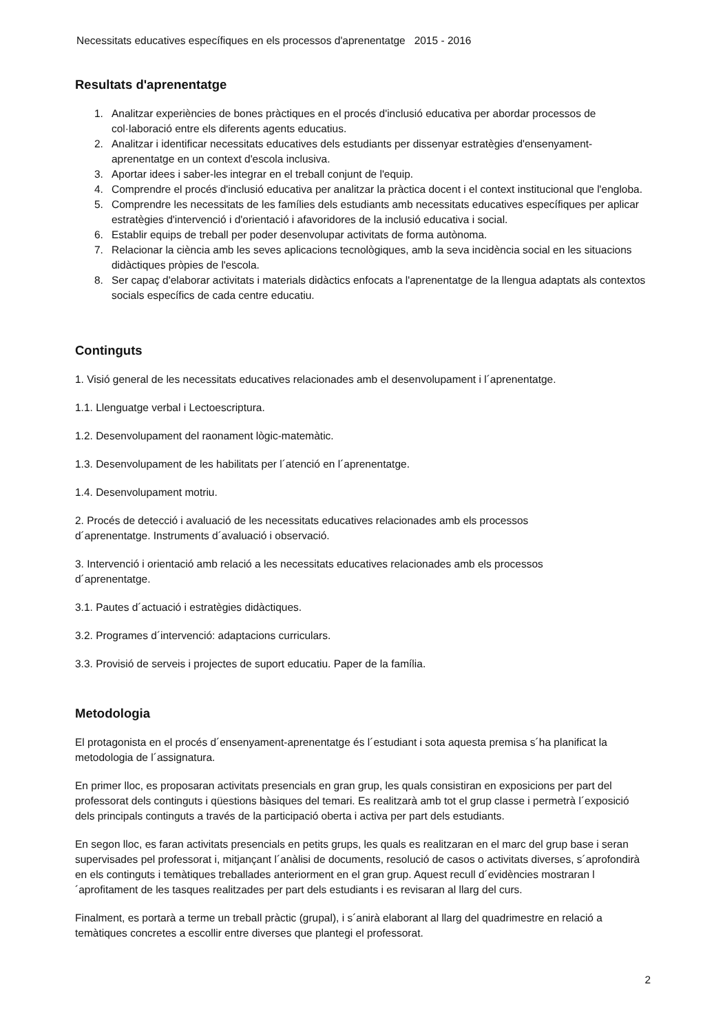Necessitats educatives específiques en els processos d'aprenentatge 2015 - 2016
Resultats d'aprenentatge
1. Analitzar experiències de bones pràctiques en el procés d'inclusió educativa per abordar processos de col·laboració entre els diferents agents educatius.
2. Analitzar i identificar necessitats educatives dels estudiants per dissenyar estratègies d'ensenyament-aprenentatge en un context d'escola inclusiva.
3. Aportar idees i saber-les integrar en el treball conjunt de l'equip.
4. Comprendre el procés d'inclusió educativa per analitzar la pràctica docent i el context institucional que l'engloba.
5. Comprendre les necessitats de les famílies dels estudiants amb necessitats educatives específiques per aplicar estratègies d'intervenció i d'orientació i afavoridores de la inclusió educativa i social.
6. Establir equips de treball per poder desenvolupar activitats de forma autònoma.
7. Relacionar la ciència amb les seves aplicacions tecnològiques, amb la seva incidència social en les situacions didàctiques pròpies de l'escola.
8. Ser capaç d'elaborar activitats i materials didàctics enfocats a l'aprenentatge de la llengua adaptats als contextos socials específics de cada centre educatiu.
Continguts
1. Visió general de les necessitats educatives relacionades amb el desenvolupament i l´aprenentatge.
1.1. Llenguatge verbal i Lectoescriptura.
1.2. Desenvolupament del raonament lògic-matemàtic.
1.3. Desenvolupament de les habilitats per l´atenció en l´aprenentatge.
1.4. Desenvolupament motriu.
2. Procés de detecció i avaluació de les necessitats educatives relacionades amb els processos
d´aprenentatge. Instruments d´avaluació i observació.
3. Intervenció i orientació amb relació a les necessitats educatives relacionades amb els processos
d´aprenentatge.
3.1. Pautes d´actuació i estratègies didàctiques.
3.2. Programes d´intervenció: adaptacions curriculars.
3.3. Provisió de serveis i projectes de suport educatiu. Paper de la família.
Metodologia
El protagonista en el procés d´ensenyament-aprenentatge és l´estudiant i sota aquesta premisa s´ha planificat la metodologia de l´assignatura.
En primer lloc, es proposaran activitats presencials en gran grup, les quals consistiran en exposicions per part del professorat dels continguts i qüestions bàsiques del temari. Es realitzarà amb tot el grup classe i permetrà l´exposició dels principals continguts a través de la participació oberta i activa per part dels estudiants.
En segon lloc, es faran activitats presencials en petits grups, les quals es realitzaran en el marc del grup base i seran supervisades pel professorat i, mitjançant l´anàlisi de documents, resolució de casos o activitats diverses, s´aprofondirà en els continguts i temàtiques treballades anteriorment en el gran grup. Aquest recull d´evidències mostraran l´aprofitament de les tasques realitzades per part dels estudiants i es revisaran al llarg del curs.
Finalment, es portarà a terme un treball pràctic (grupal), i s´anirà elaborant al llarg del quadrimestre en relació a temàtiques concretes a escollir entre diverses que plantegi el professorat.
2